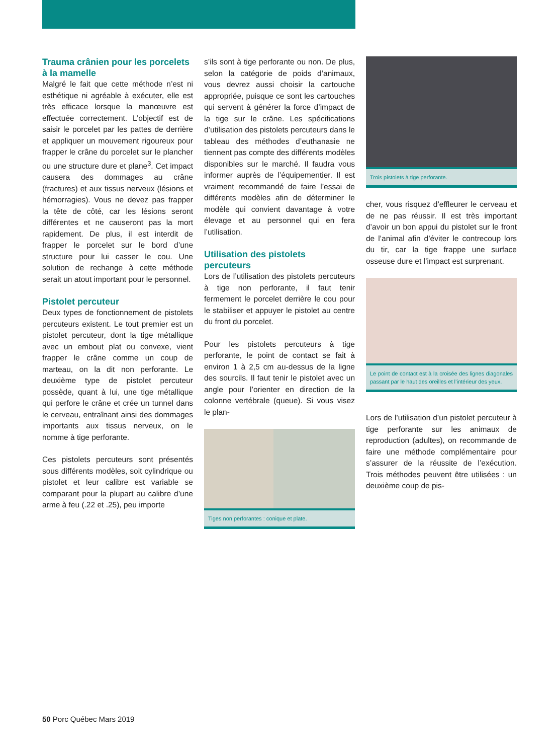Trauma crânien pour les porcelets à la mamelle
Malgré le fait que cette méthode n’est ni esthétique ni agréable à exécuter, elle est très efficace lorsque la manœuvre est effectuée correctement. L’objectif est de saisir le porcelet par les pattes de derrière et appliquer un mouvement rigoureux pour frapper le crâne du porcelet sur le plancher ou une structure dure et plane<sup>3</sup>. Cet impact causera des dommages au crâne (fractures) et aux tissus nerveux (lésions et hémorragies). Vous ne devez pas frapper la tête de côté, car les lésions seront différentes et ne causeront pas la mort rapidement. De plus, il est interdit de frapper le porcelet sur le bord d’une structure pour lui casser le cou. Une solution de rechange à cette méthode serait un atout important pour le personnel.
Pistolet percuteur
Deux types de fonctionnement de pistolets percuteurs existent. Le tout premier est un pistolet percuteur, dont la tige métallique avec un embout plat ou convexe, vient frapper le crâne comme un coup de marteau, on la dit non perforante. Le deuxième type de pistolet percuteur possède, quant à lui, une tige métallique qui perfore le crâne et crée un tunnel dans le cerveau, entraînant ainsi des dommages importants aux tissus nerveux, on le nomme à tige perforante.
Ces pistolets percuteurs sont présentés sous différents modèles, soit cylindrique ou pistolet et leur calibre est variable se comparant pour la plupart au calibre d’une arme à feu (.22 et .25), peu importe
s’ils sont à tige perforante ou non. De plus, selon la catégorie de poids d’animaux, vous devrez aussi choisir la cartouche appropriée, puisque ce sont les cartouches qui servent à générer la force d’impact de la tige sur le crâne. Les spécifications d’utilisation des pistolets percuteurs dans le tableau des méthodes d’euthanasie ne tiennent pas compte des différents modèles disponibles sur le marché. Il faudra vous informer auprès de l’équipementier. Il est vraiment recommandé de faire l’essai de différents modèles afin de déterminer le modèle qui convient davantage à votre élevage et au personnel qui en fera l’utilisation.
Utilisation des pistolets percuteurs
Lors de l’utilisation des pistolets percuteurs à tige non perforante, il faut tenir fermement le porcelet derrière le cou pour le stabiliser et appuyer le pistolet au centre du front du porcelet.
Pour les pistolets percuteurs à tige perforante, le point de contact se fait à environ 1 à 2,5 cm au-dessus de la ligne des sourcils. Il faut tenir le pistolet avec un angle pour l’orienter en direction de la colonne vertébrale (queue). Si vous visez le plan-
Tiges non perforantes : conique et plate.
Trois pistolets à tige perforante.
cher, vous risquez d’effleurer le cerveau et de ne pas réussir. Il est très important d’avoir un bon appui du pistolet sur le front de l’animal afin d’éviter le contrecoup lors du tir, car la tige frappe une surface osseuse dure et l’impact est surprenant.
Le point de contact est à la croisée des lignes diagonales passant par le haut des oreilles et l’intérieur des yeux.
Lors de l’utilisation d’un pistolet percuteur à tige perforante sur les animaux de reproduction (adultes), on recommande de faire une méthode complémentaire pour s’assurer de la réussite de l’exécution. Trois méthodes peuvent être utilisées : un deuxième coup de pis-
50 Porc Québec Mars 2019